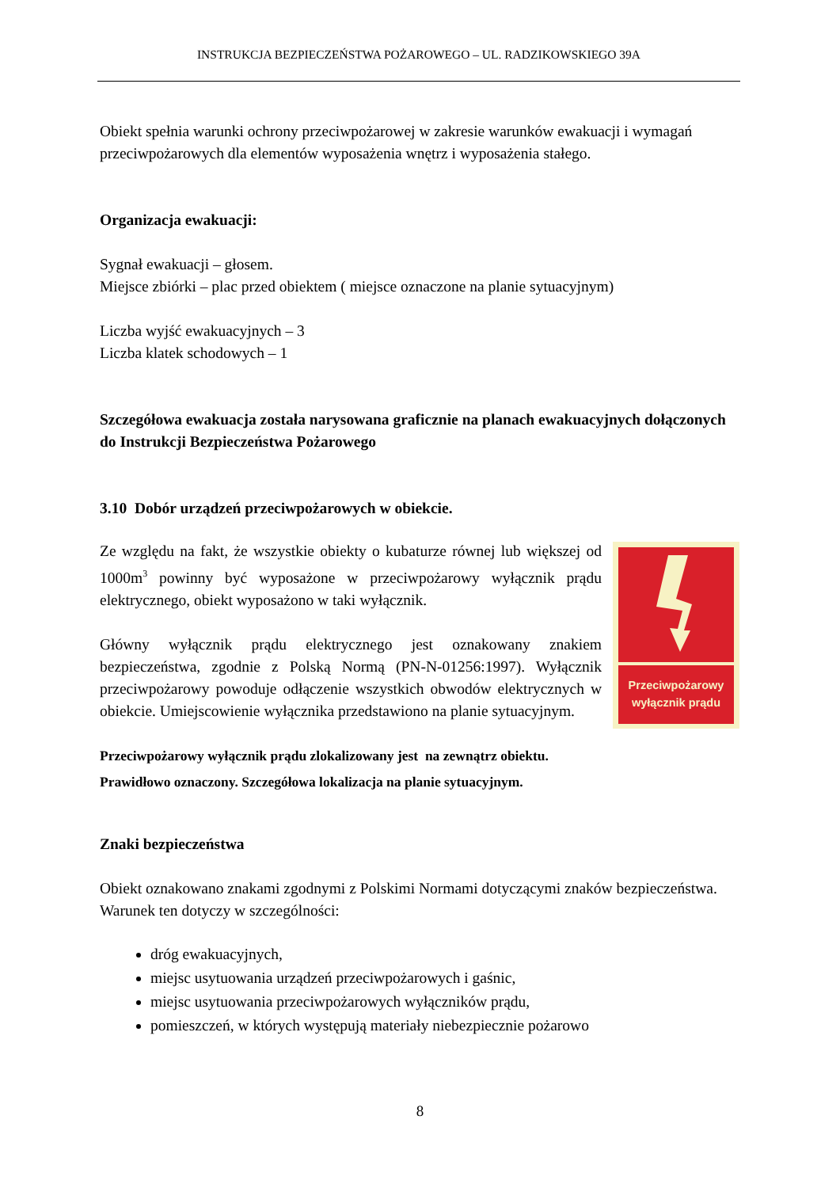INSTRUKCJA BEZPIECZEŃSTWA POŻAROWEGO – UL. RADZIKOWSKIEGO 39A
Obiekt spełnia warunki ochrony przeciwpożarowej w zakresie warunków ewakuacji i wymagań przeciwpożarowych dla elementów wyposażenia wnętrz i wyposażenia stałego.
Organizacja ewakuacji:
Sygnał ewakuacji – głosem.
Miejsce zbiórki – plac przed obiektem ( miejsce oznaczone na planie sytuacyjnym)
Liczba wyjść ewakuacyjnych – 3
Liczba klatek schodowych – 1
Szczegółowa ewakuacja została narysowana graficznie na planach ewakuacyjnych dołączonych do Instrukcji Bezpieczeństwa Pożarowego
3.10 Dobór urządzeń przeciwpożarowych w obiekcie.
Przeciwpożarowy
wyłącznik prądu
Ze względu na fakt, że wszystkie obiekty o kubaturze równej lub większej od 1000m<sup>3</sup> powinny być wyposażone w przeciwpożarowy wyłącznik prądu elektrycznego, obiekt wyposażono w taki wyłącznik.
Główny wyłącznik prądu elektrycznego jest oznakowany znakiem bezpieczeństwa, zgodnie z Polską Normą (PN-N-01256:1997). Wyłącznik przeciwpożarowy powoduje odłączenie wszystkich obwodów elektrycznych w obiekcie. Umiejscowienie wyłącznika przedstawiono na planie sytuacyjnym.
Przeciwpożarowy wyłącznik prądu zlokalizowany jest na zewnątrz obiektu.
Prawidłowo oznaczony. Szczegółowa lokalizacja na planie sytuacyjnym.
Znaki bezpieczeństwa
Obiekt oznakowano znakami zgodnymi z Polskimi Normami dotyczącymi znaków bezpieczeństwa. Warunek ten dotyczy w szczególności:
dróg ewakuacyjnych,
miejsc usytuowania urządzeń przeciwpożarowych i gaśnic,
miejsc usytuowania przeciwpożarowych wyłączników prądu,
pomieszczeń, w których występują materiały niebezpiecznie pożarowo
8